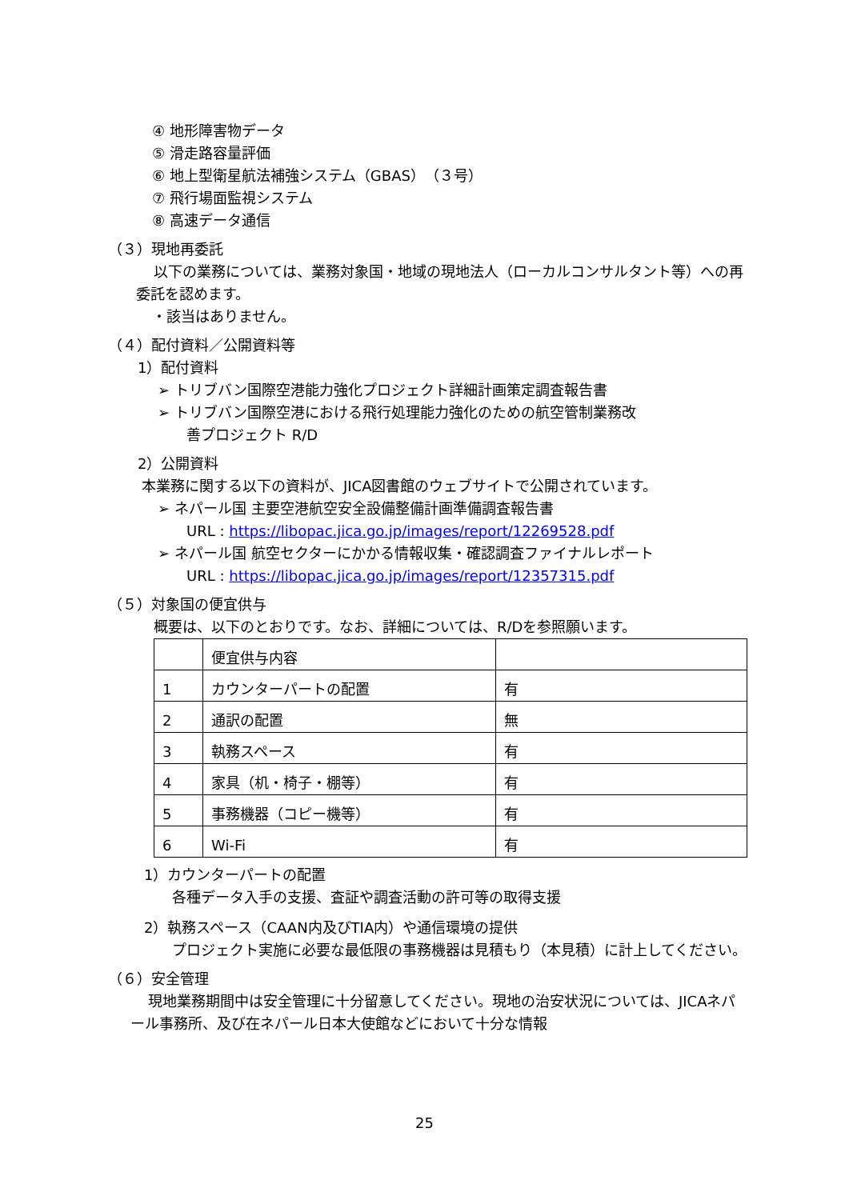④ 地形障害物データ
⑤ 滑走路容量評価
⑥ 地上型衛星航法補強システム（GBAS）（３号）
⑦ 飛行場面監視システム
⑧ 高速データ通信
（３）現地再委託
以下の業務については、業務対象国・地域の現地法人（ローカルコンサルタント等）への再委託を認めます。
・該当はありません。
（４）配付資料／公開資料等
1）配付資料
➢ トリブバン国際空港能力強化プロジェクト詳細計画策定調査報告書
➢ トリブバン国際空港における飛行処理能力強化のための航空管制業務改
善プロジェクト R/D
2）公開資料
本業務に関する以下の資料が、JICA図書館のウェブサイトで公開されています。
➢ ネパール国 主要空港航空安全設備整備計画準備調査報告書
URL : https://libopac.jica.go.jp/images/report/12269528.pdf
➢ ネパール国 航空セクターにかかる情報収集・確認調査ファイナルレポート
URL : https://libopac.jica.go.jp/images/report/12357315.pdf
（５）対象国の便宜供与
概要は、以下のとおりです。なお、詳細については、R/Dを参照願います。
| | 便宜供与内容 | |
| 1 | カウンターパートの配置 | 有 |
| 2 | 通訳の配置 | 無 |
| 3 | 執務スペース | 有 |
| 4 | 家具（机・椅子・棚等） | 有 |
| 5 | 事務機器（コピー機等） | 有 |
| 6 | Wi-Fi | 有 |
1）カウンターパートの配置
各種データ入手の支援、査証や調査活動の許可等の取得支援
2）執務スペース（CAAN内及びTIA内）や通信環境の提供
プロジェクト実施に必要な最低限の事務機器は見積もり（本見積）に計上してください。
（６）安全管理
現地業務期間中は安全管理に十分留意してください。現地の治安状況については、JICAネパール事務所、及び在ネパール日本大使館などにおいて十分な情報
25